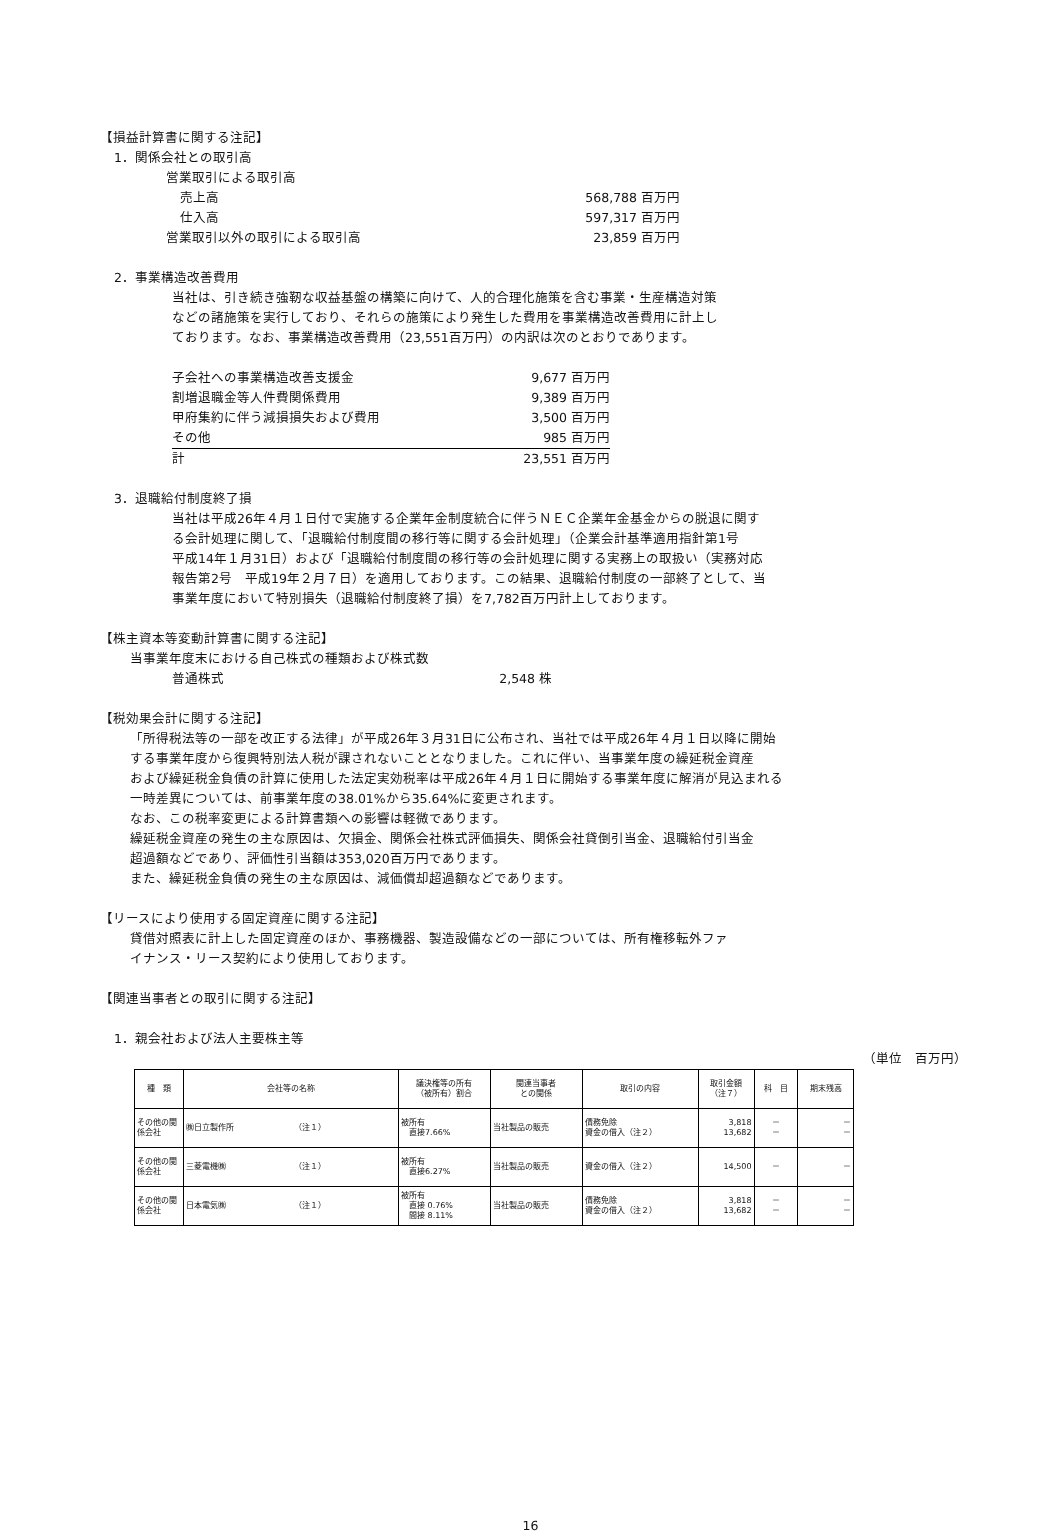【損益計算書に関する注記】
1．関係会社との取引高
| 営業取引による取引高 | |
| 売上高 | 568,788 百万円 |
| 仕入高 | 597,317 百万円 |
| 営業取引以外の取引による取引高 | 23,859 百万円 |
2．事業構造改善費用
当社は、引き続き強靭な収益基盤の構築に向けて、人的合理化施策を含む事業・生産構造対策
などの諸施策を実行しており、それらの施策により発生した費用を事業構造改善費用に計上し
ております。なお、事業構造改善費用（23,551百万円）の内訳は次のとおりであります。
| 子会社への事業構造改善支援金 | 9,677 百万円 |
| 割増退職金等人件費関係費用 | 9,389 百万円 |
| 甲府集約に伴う減損損失および費用 | 3,500 百万円 |
| その他 | 985 百万円 |
| 計 | 23,551 百万円 |
3．退職給付制度終了損
当社は平成26年４月１日付で実施する企業年金制度統合に伴うＮＥＣ企業年金基金からの脱退に関す
る会計処理に関して、「退職給付制度間の移行等に関する会計処理」（企業会計基準適用指針第1号
平成14年１月31日）および「退職給付制度間の移行等の会計処理に関する実務上の取扱い（実務対応
報告第2号　平成19年２月７日）を適用しております。この結果、退職給付制度の一部終了として、当
事業年度において特別損失（退職給付制度終了損）を7,782百万円計上しております。
【株主資本等変動計算書に関する注記】
当事業年度末における自己株式の種類および株式数
| 普通株式 | 2,548 株 |
【税効果会計に関する注記】
「所得税法等の一部を改正する法律」が平成26年３月31日に公布され、当社では平成26年４月１日以降に開始
する事業年度から復興特別法人税が課されないこととなりました。これに伴い、当事業年度の繰延税金資産
および繰延税金負債の計算に使用した法定実効税率は平成26年４月１日に開始する事業年度に解消が見込まれる
一時差異については、前事業年度の38.01%から35.64%に変更されます。
なお、この税率変更による計算書類への影響は軽微であります。
繰延税金資産の発生の主な原因は、欠損金、関係会社株式評価損失、関係会社貸倒引当金、退職給付引当金
超過額などであり、評価性引当額は353,020百万円であります。
また、繰延税金負債の発生の主な原因は、減価償却超過額などであります。
【リースにより使用する固定資産に関する注記】
貸借対照表に計上した固定資産のほか、事務機器、製造設備などの一部については、所有権移転外ファ
イナンス・リース契約により使用しております。
【関連当事者との取引に関する注記】
1．親会社および法人主要株主等
（単位　百万円）
| 種 類 | 会社等の名称 | 議決権等の所有 （被所有）割合 | 関連当事者 との関係 | 取引の内容 | 取引金額 （注７） | 科 目 | 期末残高 |
| --- | --- | --- | --- | --- | --- | --- | --- |
| その他の関係会社 | ㈱日立製作所 （注１） | 被所有 直接7.66% | 当社製品の販売 | 債務免除 資金の借入（注２） | 3,818 13,682 | － － | － － |
| その他の関係会社 | 三菱電機㈱ （注１） | 被所有 直接6.27% | 当社製品の販売 | 資金の借入（注２） | 14,500 | － | － |
| その他の関係会社 | 日本電気㈱ （注１） | 被所有 直接 0.76% 間接 8.11% | 当社製品の販売 | 債務免除 資金の借入（注２） | 3,818 13,682 | － － | － － |
16